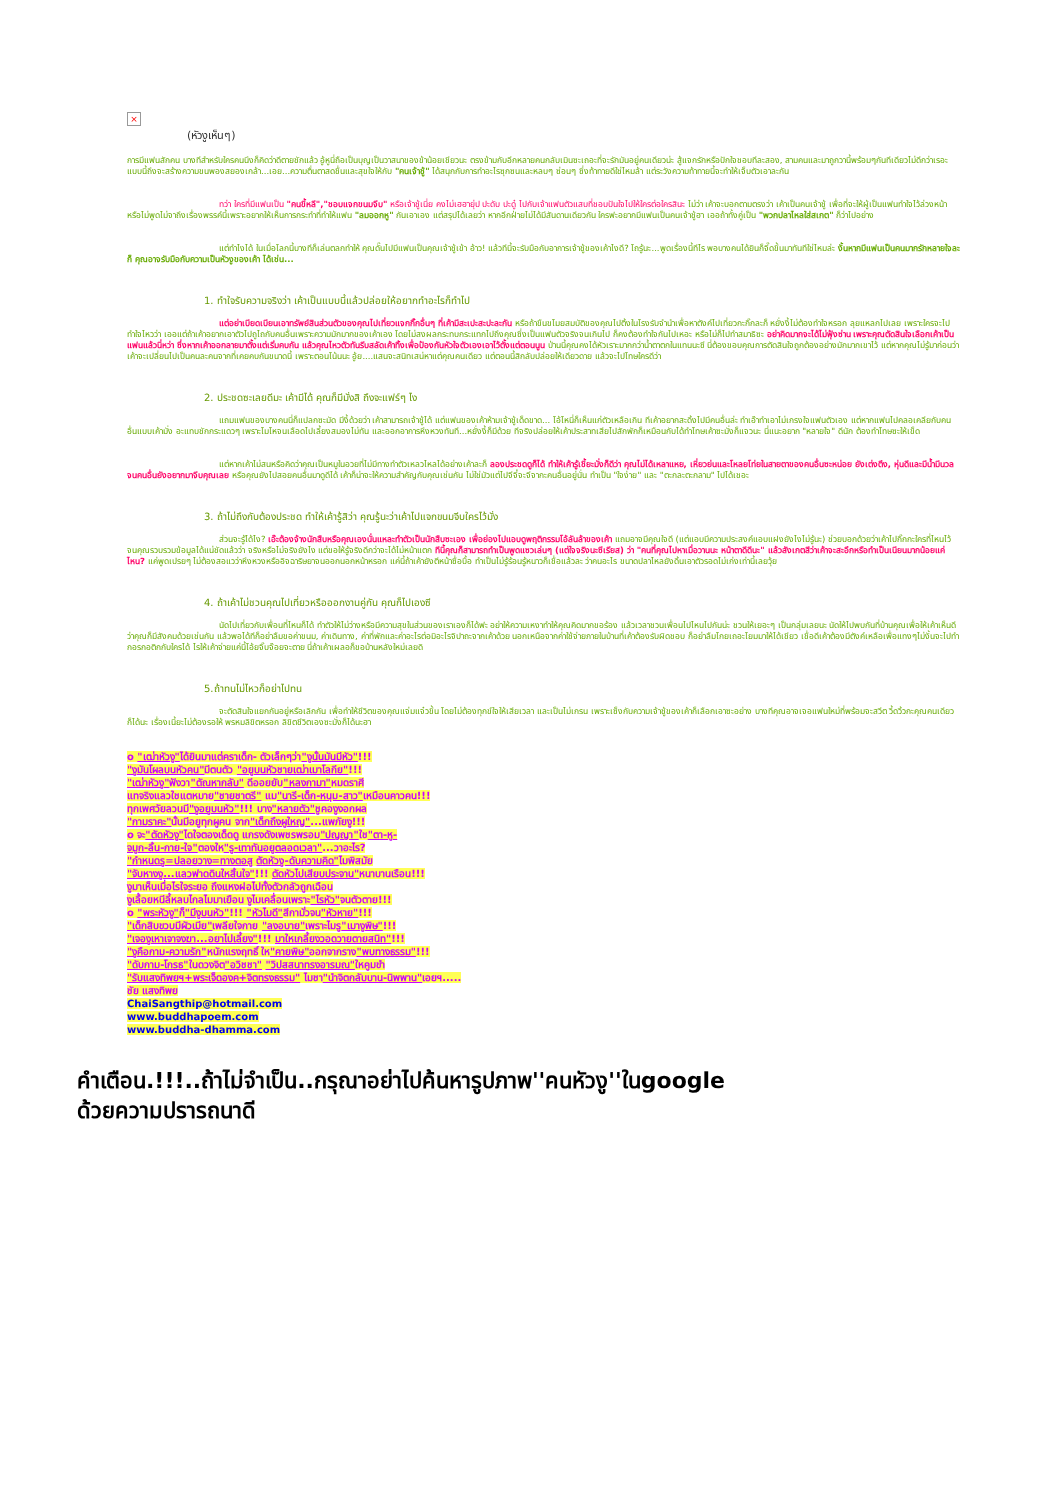×
(หัวงูเห็นๆ)
การมีแฟนสักคน บางทีสำหรับใครคนนึงก็คิดว่าดีตายชักแล้ว อู้หูนี่ถือเป็นบุญเป็นวาสนาของข้าน้อยเชียวนะ ตรงข้ามกับอีกหลายคนกลับเมินซะเถอะที่จะรักมันอยู่คนเดียวน่ะ สู้แจกรักหรือปักใจชอบทีละสอง, สามคนและมาถูกวานี้พร้อมๆกันทีเดียวไม่ดีกว่าเรอะ แบบนี้ถึงจะสร้างความขนพองสยองเกล้า...เอย...ความตื่นตาสดชื่นและสุขใจให้กับ "คนเจ้าชู้" ได้สนุกกับการทำอะไรซุกซนและหลบๆ ซ่อนๆ ซึ่งท้าทายดีใช่ไหมล้า แต่ระวังความท้าทายนี้จะทำให้เจ็บตัวเอาละกัน
ทว่า ใครที่มีแฟนเป็น "คนขี้หลี","ชอบแจกขนมจีบ" หรือเจ้าชู้เนี่ย คงไม่เฮฮายุ่ป ปะดับ ปะดู๋ ไปกับเจ้าแฟนตัวแสบที่ชอบปันใจไปให้ใครต่อใครสินะ ไม่ว่า เค้าจะบอกตามตรงว่า เค้าเป็นคนเจ้าชู้ เพื่อที่จะให้ผู้เป็นแฟนทำใจไว้ล่วงหน้า หรือไม่พูดไม่จาถึงเรื่องพรรค์นี้เพราะอยากให้เห็นการกระทำที่ทำให้แฟน "ลมออกหู" กันเอาเอง แต่สรุปได้เลยว่า หากอีกฝ่ายไม่ได้มีสันดานเดียวกัน ใครฟะอยากมีแฟนเป็นคนเจ้าชู้ฮา เออถ้าทั้งคู่เป็น "พวกปลาไหลใส่สเกต" ก็ว่าไปอย่าง
แต่ทำไงได้ ในเมื่อโลกนี้บางทีก็เล่นตลกทำให้ คุณดั๊นไปมีแฟนเป็นคุณเจ้าชู้เข้า อ้าว! แล้วทีนี้จะรับมือกับอาการเจ้าชู้ของเค้าไงดี? โถรู้นะ...พูดเรื่องนี้ทีไร พอบางคนได้ยินก็จี๊ดขึ้นมาทันทีใช่ไหมล่ะ งั้นหากมีแฟนเป็นคนมากรักหลายใจละก็ คุณอาจรับมือกับความเป็นหัวงูของเค้า ได้เช่น...
1. ทำใจรับความจริงว่า เค้าเป็นแบบนี้แล้วปล่อยให้อยากทำอะไรก็ทำไป
แต่อย่าเบียดเบียนเอาทรัพย์สินส่วนตัวของคุณไปเที่ยวแจกกิ๊กอื่นๆ ที่เค้ามีสะเปะสะปะละกัน หรือถ้าขืนขโมยสมบัติของคุณไปติ้งในโรงรับจำนำเพื่อหาตังค์ไปเที่ยวกะกิ๊กละก็ หยั่งงี้ไม่ต้องทำใจหรอก ลุยแหลกไปเลย เพราะใครจะไปทำใจไหวว่า เออแต่ถ้าเค้าอยากเอาตัวไปถูไถกับคนอื่นเพราะความมักมากของเค้าเอง โดยไม่สงผลกระทบกระแทกไปถึงคุณซึ่งเป็นแฟนตัวจริงจนเกินไป ก็คงต้องทำใจกันไปเหอะ หรือไม่ก็ไปทำสมาธิซะ อย่าคิดมากจะได้ไม่ฟุ้งซ่าน เพราะคุณตัดสินใจเลือกเค้าเป็นแฟนแล้วนี่หว่า ซึ่งหากเค้าออกลายมาตั้งแต่เริ่มคบกัน แล้วคุณไหวตัวทันรีบสลัดเค้าทิ้งเพื่อป้องกันหัวใจตัวเองเอาไว้ตั้งแต่ตอนนูน ป่านนี้คุณคงได้หัวเราะมากกว่าน้ำตาตกในแทนนะซี นี่ต้องขอบคุณการตัดสินใจถูกต้องอย่างมักมากเขาไว้ แต่หากคุณไม่รู้มาก่อนว่า เค้าจะเปลี่ยนไปเป็นคนละคนจากที่เคยคบกันขนาดนี้ เพราะตอนโน้นนะ อู้ย....แสนจะสนิทเสน่หาแต่คุณคนเดียว แต่ตอนนี้สิกลับปล่อยให้เดียวดาย แล้วจะไปโทษใครดีว่า
2. ประชดซะเลยดีมะ เค้ามีได้ คุณก็มีมั่งสิ ถึงจะแฟร์ๆ ไง
แถมแฟนของบางคนนี่ก็แปลกซะมัด มีงี้ด้วยว่า เค้าสามารถเจ้าชู้ได้ แต่แฟนของเค้าห้ามเจ้าชู้เด็ดขาด... โอ้โหนี่ก็เห็นแก่ตัวเหลือเกิน ทีเค้าอยากสะดิ้งไปมีคนอื่นล่ะ ทำเอ๊าทำเอาไม่เกรงใจแฟนตัวเอง แต่หากแฟนไปคลอเคลียกับคนอื่นแบบเค้ามั่ง อะแทบชักกระแดวๆ เพราะโมโหจนเลือดไปเลี้ยงสมองไม่ทัน และออกอาการหึงหวงทันที...หยั่งงี้ก็มีด้วย ทีจริงปล่อยให้เค้าประสาทเสียไปสักพักก็เหมือนกับได้ทำโทษเค้าซะมั่งก็แจวนะ นี่แนะอยาก "หลายใจ" ดีนัก ต้องทำโทษซะให้เข็ด
แต่หากเค้าไม่สนหรือคิดว่าคุณเป็นหมูในอวยที่ไม่มีทางทำตัวเหลวไหลได้อย่างเค้าละก็ ลองประชดดูก็ได้ ทำให้เค้ารู้เชี้ยะมั่งก็ดีว่า คุณไม่ได้เหลาแหย, เหี่ยวย่นและโหลยโท่ยในสายตาของคนอื่นซะหน่อย ยังเต่งตึง, หุ่นดีและมีน้ำมีนวลจนคนอื่นยังอยากมาจีบคุณเลย หรือคุณยังไปสอยคนอื่นมาดูดีได้ เค้าก็น่าจะให้ความสำคัญกับคุณเช่นกัน ไม่ใช่มัวแต่ไปจีจี๋จะจีจากะคนอื่นอยู่นั่น ทำเป็น "ใจง่าย" และ "ตะกละตะกลาม" ไปได้เชอะ
3. ถ้าไม่ถึงกับต้องประชด ทำให้เค้ารู้สิว่า คุณรู้นะว่าเค้าไปแจกขนมจีบใครไว้มั่ง
ส่วนจะรู้ได้ไง? เอ๊ะต้องจ้างนักสืบหรือคุณเองนั่นแหละทำตัวเป็นนักสืบซะเอง เพื่อย่องไปแอบดูพฤติกรรมโอ้ลันล้าของเค้า แถมอาจมีคุณใจดี (แต่แอบมีความประสงค์แอบแฝงยังไงไม่รู้นะ) ช่วยบอกด้วยว่าเค้าไปกิ๊กกะใครที่ไหนไว้ จนคุณรวบรวมข้อมูลได้แน่ชัดแล้วว่า จริงหรือไม่จริงยังไง แต่ขอให้รู้จริงดีกว่าจะได้ไม่หน้าแตก ทีนี้คุณก็สามารถทำเป็นพูดแซวเล่นๆ (แต่ใจจริงนะซีเรียส) ว่า "คนที่คุณไปหาเมื่อวานนะ หน้าตาดีดีนะ" แล้วสังเกตสีว่าเค้าจะสะอึกหรือทำเป็นเนียนมากน้อยแค่ไหน? แค่พูดเปรยๆ ไม่ต้องสอแวว่าหึงหวงหรืออิจฉาริษยาจนออกนอกหน้าหรอก แค่นี้ถ้าเค้ายังตีหน้าซื่อบื้อ ทำเป็นไม่รู้ร้อนรู้หนาวก็เชื่อแล้วละ ว่าคนอะไร ขนาดปลาไหลยังดิ้นเอาตัวรอดไม่เก่งเท่านี้เลยวุ้ย
4. ถ้าเค้าไม่ชวนคุณไปเที่ยวหรือออกงานคู่กัน คุณก็ไปเองซี
นัดไปเที่ยวกับเพื่อนที่ไหนก็ได้ ทำตัวให้ไม่ว่างหรือมีความสุขในส่วนของเราเองก็ได้ฟะ อย่าให้ความเหงาทำให้คุณคิดมากขอร้อง แล้วเวลาชวนเพื่อนไปไหนไปกันน่ะ ชวนให้เยอะๆ เป็นกลุ่มเลยนะ นัดให้ไปพบกันที่บ้านคุณเพื่อให้เค้าเห็นดีว่าคุณก็มีสังคมด้วยเช่นกัน แล้วพอได้ทีก็อย่าลืมขอค่าขนม, ค่าเดินทาง, ค่าที่พักและค่าอะไรต่อมิอะไรจิปาถะจากเค้าด้วย นอกเหนือจากค่าใช้จ่ายภายในบ้านที่เค้าต้องรับผิดชอบ ก็อย่าลืมโกยเถอะโยมมาให้ได้เชียว เชื่อดีเค้าต้องมีตังค์เหลือเพื่อแทงๆไม่งั้นจะไปทำกอรกอติกกับใครได้ ไรให้เค้าจ่ายแค่นี้โอ้ยจิ๊บจ๊อยจะตาย นี่ถ้าเค้าเผลอก็ขอบ้านหลังใหม่เลยดิ
5.ถ้าทนไม่ไหวก็อย่าไปทน
จะตัดสินใจแยกกันอยู่หรือเลิกกัน เพื่อทำให้ชีวิตของคุณแจ่มแจ๋วขึ้น โดยไม่ต้องทุกข์ใจให้เสียเวลา และเป็นไม่เกรน เพราะเซ็งกับความเจ้าชู้ของเค้าก็เลือกเอาซะอย่าง บางทีคุณอาจเจอแฟนใหม่ที่พร้อมจะสวีต วี้ดวิ้วกะคุณคนเดียวก็ได้นะ เรื่องเนี้ยะไม่ต้องรอให้ พรหมลิขิตหรอก ลิขิตชีวิตเองซะมั่งก็ได้นะฮา
o "เฒ่าหัวงู"ได้ยินมาแต่คราเด็ก- ตัวเล็กๆว่า"งูนั้นมันมีหัว"!!!
"งูมันโผลบนหัวคน"มีตนตัว "อยูบนหัวชายเฒ่าเมาโลกีย"!!!
"เฒ่าหัวงู"ฟังวา"ตัณหากลับ" ดีออยยับ"หลงกามา"หมดราศี
แทจริงแลวใชแตหมาย"ชายชาตรี" แม"นารี-เด็ก-หนุม-สาว"เหมือนคาวคน!!!
ทุกเพศวัยลวนมี"งูอยูบนหัว"!!! บาง"หลายตัว"ชูคองูงอกผล
"กามราคะ"นั้นมีอยูทุกผูคน จาก"เด็กถึงผูใหญ"...แพภัยงู!!!
o จะ"ตัดหัวงู"ไดใจตองเด็ดดู แกรงดังเพชรพรอม"ปญญา"ใช"ตา-หู-
จมูก-ลิ้น-กาย-ใจ"ตองให"รู-เทาทันอยูตลอดเวลา"...วาอะไร?
"กำหนดรู=ปลอยวาง=ทางตอสู ตัดหัวงู-ดับความคิด"ไมพิสมัย
"จับหางงู...แลวฟาดดินใหสิ้นใจ"!!! ตัดหัวไปเสียบประจาน"หนาบานเรือน!!!
งูมาเห็นเมื่อไรใจระยอ ถึงแหงฝอไปทั้งตัวกลัวถูกเฉือน
งูเลื้อยหนีลี้หลบไกลไมมาเยือน งูไมเคลื่อนเพราะ"ไรหัว"จนตัวตาย!!!
o "พระหัวงู"ก็"มีงูบนหัว"!!! "หัวไมดี"สีกามั่วจน"หัวหาย"!!!
"เด็กสิบขวบมีผัวเมีย"เพลียใจกาย "ลงอบาย"เพราะไมรู"เมางูพิษ"!!!
"เจองูเหาเจาจงฆา...อยาไปเลี้ยง"!!! มาใหเกลี้ยงวอดวายตายสนิท"!!!
"งูคือกาม-ความรัก"หนักแรงฤทธิ์ ให"คายพิษ"ออกจากราง"พบทางธรรม"!!!
"ดับกาม-โกรธ"ในดวงจิต"อวิชชา" "วิปสสนาทรงอารมณ"ใหคูมขำ
"รับแสงทิพยฯ+พระเจ็ดองค+จิตทรงธรรม" ไมชา"นำจิตกลับบาน-นิพพาน"เอยฯ.....
ชัย แสงทิพย
ChaiSangthip@hotmail.com
www.buddhapoem.com
www.buddha-dhamma.com
คำเตือน.!!!..ถ้าไม่จำเป็น..กรุณาอย่าไปค้นหารูปภาพ''คนหัวงู''ในgoogle
ด้วยความปรารถนาดี